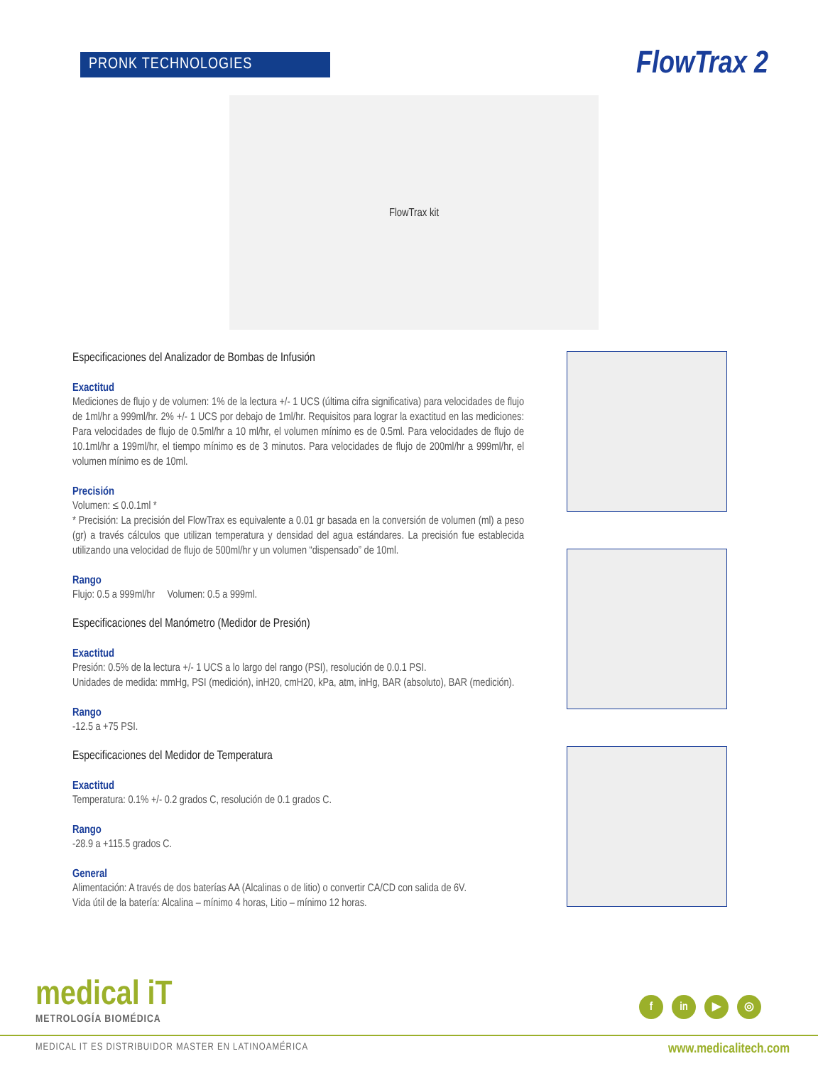PRONK TECHNOLOGIES
FlowTrax 2
FlowTrax kit
Especificaciones del Analizador de Bombas de Infusión
Exactitud
Mediciones de flujo y de volumen: 1% de la lectura +/- 1 UCS (última cifra significativa) para velocidades de flujo de 1ml/hr a 999ml/hr. 2% +/- 1 UCS por debajo de 1ml/hr. Requisitos para lograr la exactitud en las mediciones: Para velocidades de flujo de 0.5ml/hr a 10 ml/hr, el volumen mínimo es de 0.5ml. Para velocidades de flujo de 10.1ml/hr a 199ml/hr, el tiempo mínimo es de 3 minutos. Para velocidades de flujo de 200ml/hr a 999ml/hr, el volumen mínimo es de 10ml.
Precisión
Volumen: ≤ 0.0.1ml *
* Precisión: La precisión del FlowTrax es equivalente a 0.01 gr basada en la conversión de volumen (ml) a peso (gr) a través cálculos que utilizan temperatura y densidad del agua estándares. La precisión fue establecida utilizando una velocidad de flujo de 500ml/hr y un volumen “dispensado” de 10ml.
Rango
Flujo: 0.5 a 999ml/hr Volumen: 0.5 a 999ml.
Especificaciones del Manómetro (Medidor de Presión)
Exactitud
Presión: 0.5% de la lectura +/- 1 UCS a lo largo del rango (PSI), resolución de 0.0.1 PSI.
Unidades de medida: mmHg, PSI (medición), inH20, cmH20, kPa, atm, inHg, BAR (absoluto), BAR (medición).
Rango
-12.5 a +75 PSI.
Especificaciones del Medidor de Temperatura
Exactitud
Temperatura: 0.1% +/- 0.2 grados C, resolución de 0.1 grados C.
Rango
-28.9 a +115.5 grados C.
General
Alimentación: A través de dos baterías AA (Alcalinas o de litio) o convertir CA/CD con salida de 6V.
Vida útil de la batería: Alcalina – mínimo 4 horas, Litio – mínimo 12 horas.
medical iT
METROLOGÍA BIOMÉDICA
f in ▶ ◎
MEDICAL IT ES DISTRIBUIDOR MASTER EN LATINOAMÉRICA www.medicalitech.com